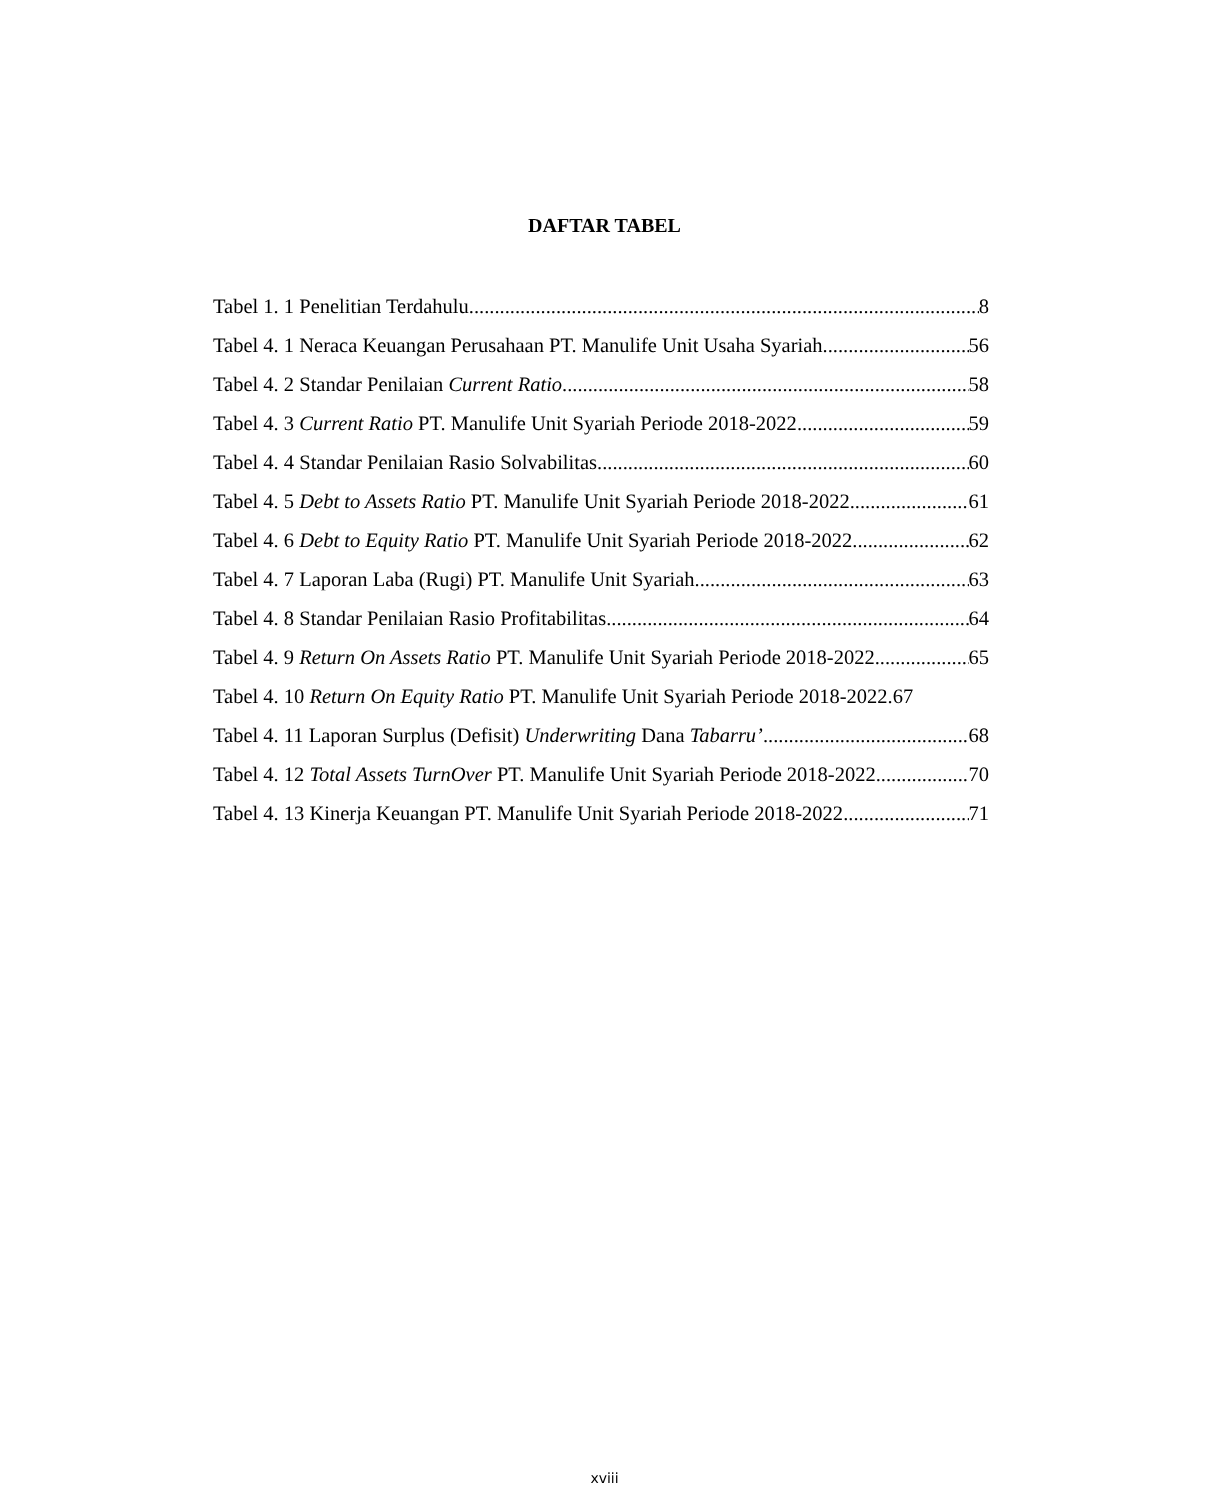DAFTAR TABEL
Tabel 1. 1 Penelitian Terdahulu 8
Tabel 4. 1 Neraca Keuangan Perusahaan PT. Manulife Unit Usaha Syariah 56
Tabel 4. 2 Standar Penilaian Current Ratio 58
Tabel 4. 3 Current Ratio PT. Manulife Unit Syariah Periode 2018-2022 59
Tabel 4. 4 Standar Penilaian Rasio Solvabilitas 60
Tabel 4. 5 Debt to Assets Ratio PT. Manulife Unit Syariah Periode 2018-2022 61
Tabel 4. 6 Debt to Equity Ratio PT. Manulife Unit Syariah Periode 2018-2022 62
Tabel 4. 7 Laporan Laba (Rugi) PT. Manulife Unit Syariah 63
Tabel 4. 8 Standar Penilaian Rasio Profitabilitas 64
Tabel 4. 9 Return On Assets Ratio PT. Manulife Unit Syariah Periode 2018-2022 65
Tabel 4. 10 Return On Equity Ratio PT. Manulife Unit Syariah Periode 2018-2022. 67
Tabel 4. 11 Laporan Surplus (Defisit) Underwriting Dana Tabarru’ 68
Tabel 4. 12 Total Assets TurnOver PT. Manulife Unit Syariah Periode 2018-2022 70
Tabel 4. 13 Kinerja Keuangan PT. Manulife Unit Syariah Periode 2018-2022 71
xviii